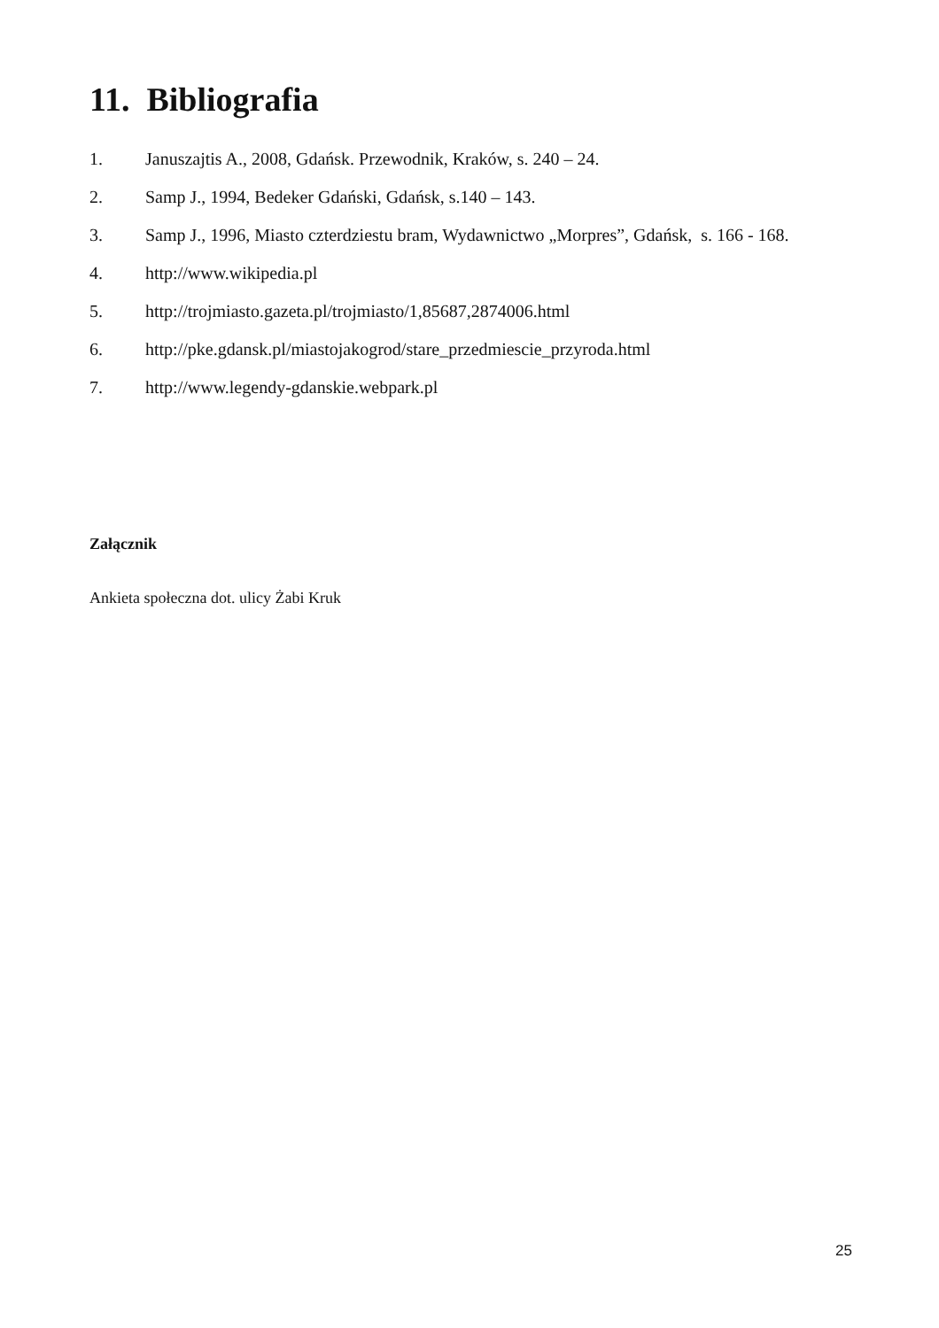11. Bibliografia
1. Januszajtis A., 2008, Gdańsk. Przewodnik, Kraków, s. 240 – 24.
2. Samp J., 1994, Bedeker Gdański, Gdańsk, s.140 – 143.
3. Samp J., 1996, Miasto czterdziestu bram, Wydawnictwo „Morpres”, Gdańsk, s. 166 - 168.
4. http://www.wikipedia.pl
5. http://trojmiasto.gazeta.pl/trojmiasto/1,85687,2874006.html
6. http://pke.gdansk.pl/miastojakogrod/stare_przedmiescie_przyroda.html
7. http://www.legendy-gdanskie.webpark.pl
Załącznik
Ankieta społeczna dot. ulicy Żabi Kruk
25